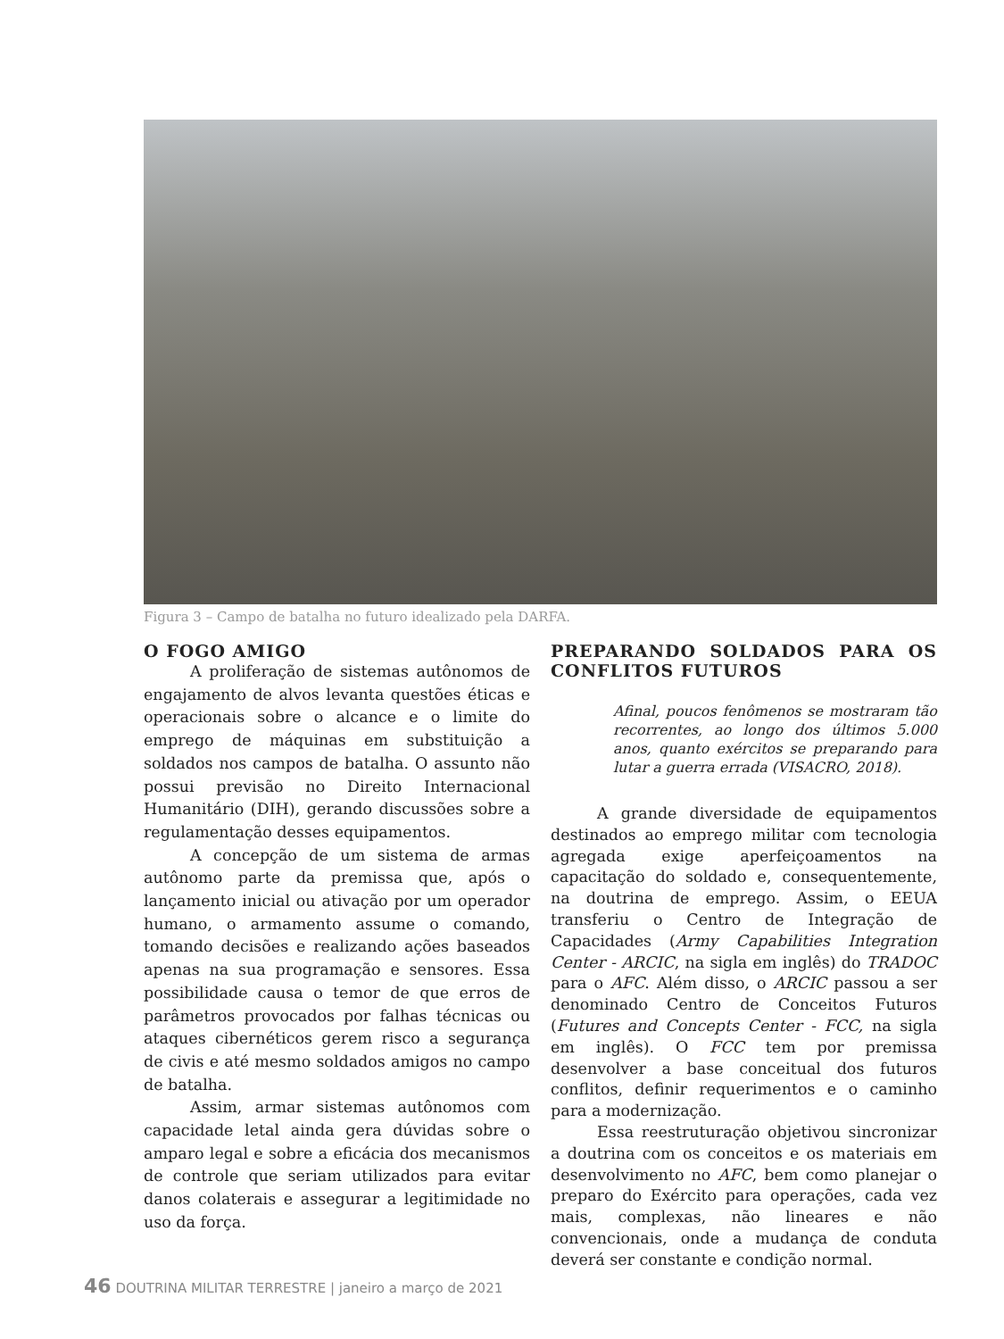Figura 3 – Campo de batalha no futuro idealizado pela DARFA.
O FOGO AMIGO
A proliferação de sistemas autônomos de engajamento de alvos levanta questões éticas e operacionais sobre o alcance e o limite do emprego de máquinas em substituição a soldados nos campos de batalha. O assunto não possui previsão no Direito Internacional Humanitário (DIH), gerando discussões sobre a regulamentação desses equipamentos.
A concepção de um sistema de armas autônomo parte da premissa que, após o lançamento inicial ou ativação por um operador humano, o armamento assume o comando, tomando decisões e realizando ações baseados apenas na sua programação e sensores. Essa possibilidade causa o temor de que erros de parâmetros provocados por falhas técnicas ou ataques cibernéticos gerem risco a segurança de civis e até mesmo soldados amigos no campo de batalha.
Assim, armar sistemas autônomos com capacidade letal ainda gera dúvidas sobre o amparo legal e sobre a eficácia dos mecanismos de controle que seriam utilizados para evitar danos colaterais e assegurar a legitimidade no uso da força.
PREPARANDO SOLDADOS PARA OS CONFLITOS FUTUROS
Afinal, poucos fenômenos se mostraram tão recorrentes, ao longo dos últimos 5.000 anos, quanto exércitos se preparando para lutar a guerra errada (VISACRO, 2018).
A grande diversidade de equipamentos destinados ao emprego militar com tecnologia agregada exige aperfeiçoamentos na capacitação do soldado e, consequentemente, na doutrina de emprego. Assim, o EEUA transferiu o Centro de Integração de Capacidades (Army Capabilities Integration Center - ARCIC, na sigla em inglês) do TRADOC para o AFC. Além disso, o ARCIC passou a ser denominado Centro de Conceitos Futuros (Futures and Concepts Center - FCC, na sigla em inglês). O FCC tem por premissa desenvolver a base conceitual dos futuros conflitos, definir requerimentos e o caminho para a modernização.
Essa reestruturação objetivou sincronizar a doutrina com os conceitos e os materiais em desenvolvimento no AFC, bem como planejar o preparo do Exército para operações, cada vez mais, complexas, não lineares e não convencionais, onde a mudança de conduta deverá ser constante e condição normal.
46 DOUTRINA MILITAR TERRESTRE | janeiro a março de 2021